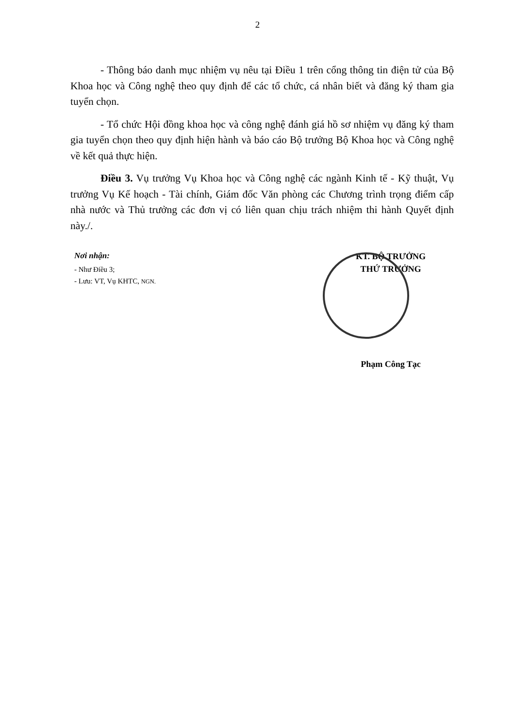2
- Thông báo danh mục nhiệm vụ nêu tại Điều 1 trên cổng thông tin điện tử của Bộ Khoa học và Công nghệ theo quy định để các tổ chức, cá nhân biết và đăng ký tham gia tuyển chọn.
- Tổ chức Hội đồng khoa học và công nghệ đánh giá hồ sơ nhiệm vụ đăng ký tham gia tuyển chọn theo quy định hiện hành và báo cáo Bộ trưởng Bộ Khoa học và Công nghệ về kết quả thực hiện.
Điều 3. Vụ trưởng Vụ Khoa học và Công nghệ các ngành Kinh tế - Kỹ thuật, Vụ trưởng Vụ Kế hoạch - Tài chính, Giám đốc Văn phòng các Chương trình trọng điểm cấp nhà nước và Thủ trưởng các đơn vị có liên quan chịu trách nhiệm thi hành Quyết định này./.
Nơi nhận:
- Như Điều 3;
- Lưu: VT, Vụ KHTC, NGN.
KT. BỘ TRƯỞNG
THỨ TRƯỞNG
Phạm Công Tạc